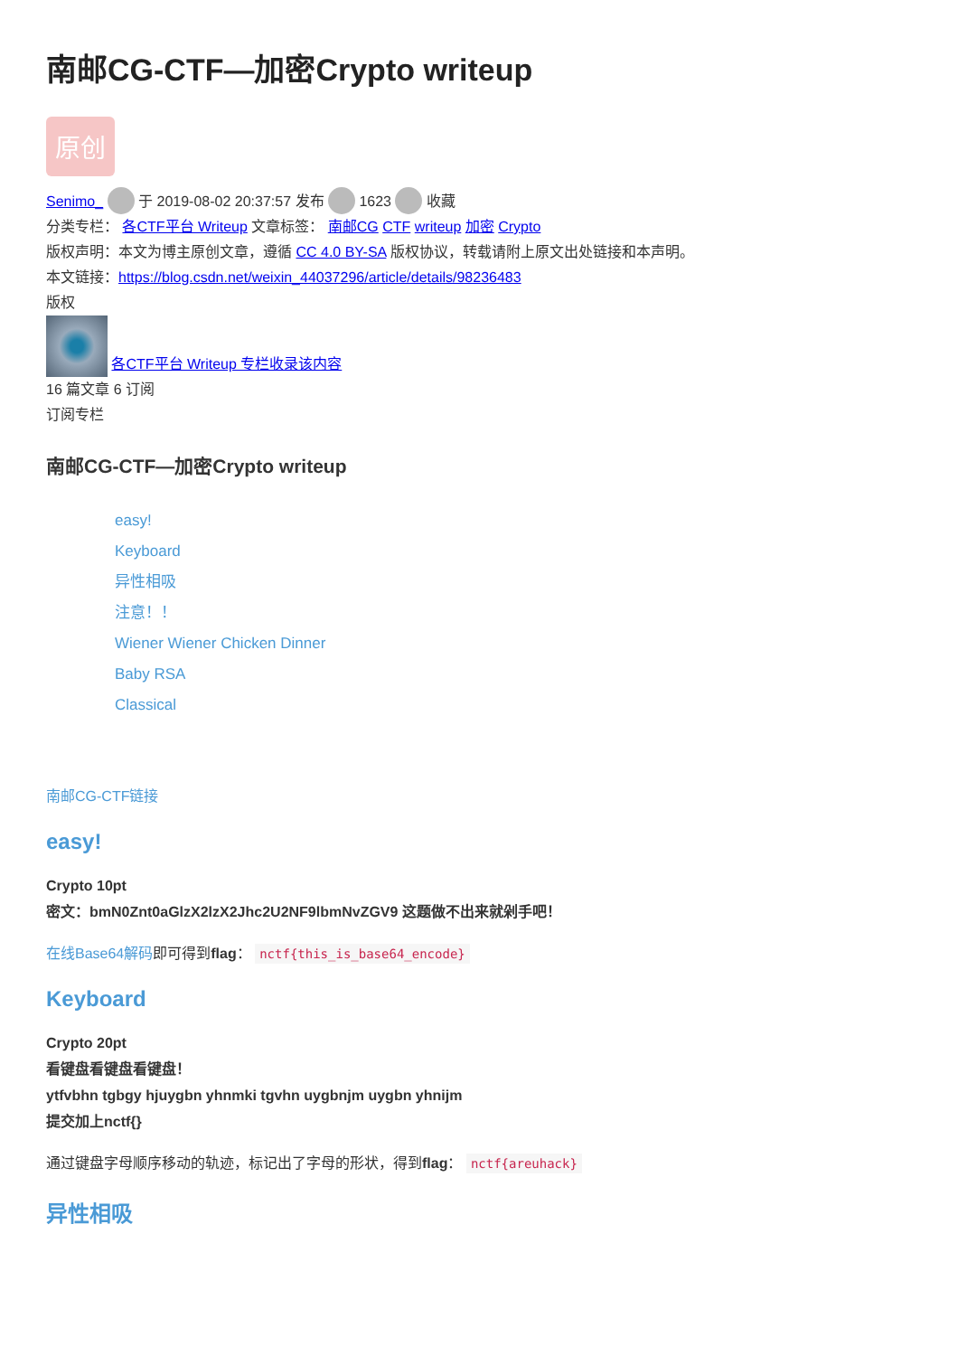南邮CG-CTF—加密Crypto writeup
原创
Senimo_ 于 2019-08-02 20:37:57 发布 1623 收藏
分类专栏： 各CTF平台 Writeup 文章标签： 南邮CG CTF writeup 加密 Crypto
版权声明：本文为博主原创文章，遵循 CC 4.0 BY-SA 版权协议，转载请附上原文出处链接和本声明。
本文链接：https://blog.csdn.net/weixin_44037296/article/details/98236483
版权
各CTF平台 Writeup 专栏收录该内容
16 篇文章 6 订阅
订阅专栏
南邮CG-CTF—加密Crypto writeup
easy!
Keyboard
异性相吸
注意！！
Wiener Wiener Chicken Dinner
Baby RSA
Classical
南邮CG-CTF链接
easy!
Crypto 10pt
密文：bmN0Znt0aGlzX2lzX2Jhc2U2NF9lbmNvZGV9 这题做不出来就剁手吧！
在线Base64解码即可得到flag： nctf{this_is_base64_encode}
Keyboard
Crypto 20pt
看键盘看键盘看键盘！
ytfvbhn tgbgy hjuygbn yhnmki tgvhn uygbnjm uygbn yhnijm
提交加上nctf{}
通过键盘字母顺序移动的轨迹，标记出了字母的形状，得到flag： nctf{areuhack}
异性相吸